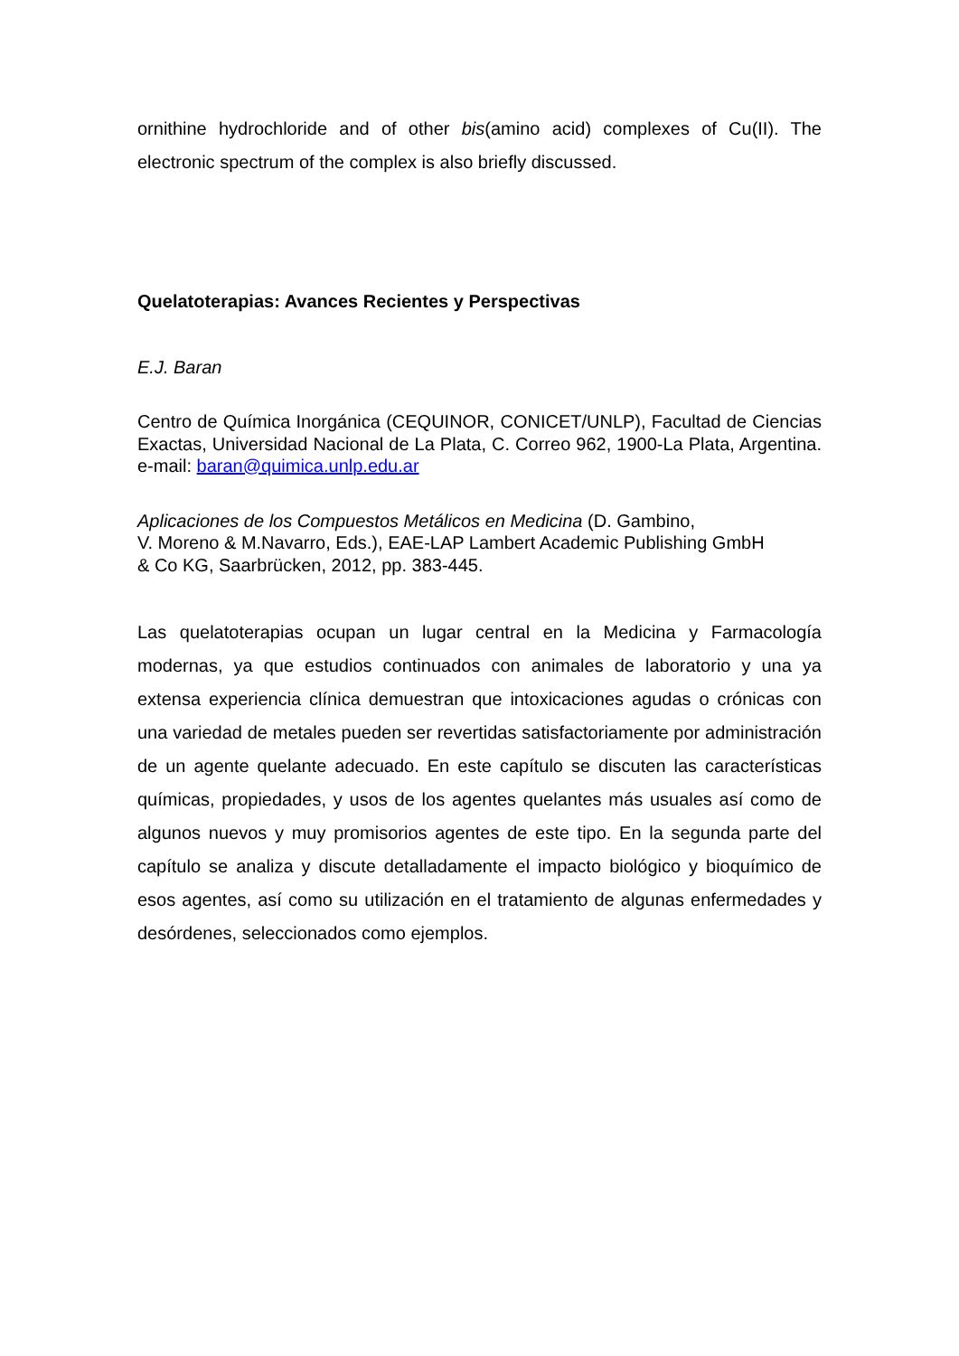ornithine hydrochloride and of other bis(amino acid) complexes of Cu(II). The electronic spectrum of the complex is also briefly discussed.
Quelatoterapias: Avances Recientes y Perspectivas
E.J. Baran
Centro de Química Inorgánica (CEQUINOR, CONICET/UNLP), Facultad de Ciencias Exactas, Universidad Nacional de La Plata, C. Correo 962, 1900-La Plata, Argentina. e-mail: baran@quimica.unlp.edu.ar
Aplicaciones de los Compuestos Metálicos en Medicina (D. Gambino,
V. Moreno & M.Navarro, Eds.), EAE-LAP Lambert Academic Publishing GmbH
& Co KG, Saarbrücken, 2012, pp. 383-445.
Las quelatoterapias ocupan un lugar central en la Medicina y Farmacología modernas, ya que estudios continuados con animales de laboratorio y una ya extensa experiencia clínica demuestran que intoxicaciones agudas o crónicas con una variedad de metales pueden ser revertidas satisfactoriamente por administración de un agente quelante adecuado. En este capítulo se discuten las características químicas, propiedades, y usos de los agentes quelantes más usuales así como de algunos nuevos y muy promisorios agentes de este tipo. En la segunda parte del capítulo se analiza y discute detalladamente el impacto biológico y bioquímico de esos agentes, así como su utilización en el tratamiento de algunas enfermedades y desórdenes, seleccionados como ejemplos.